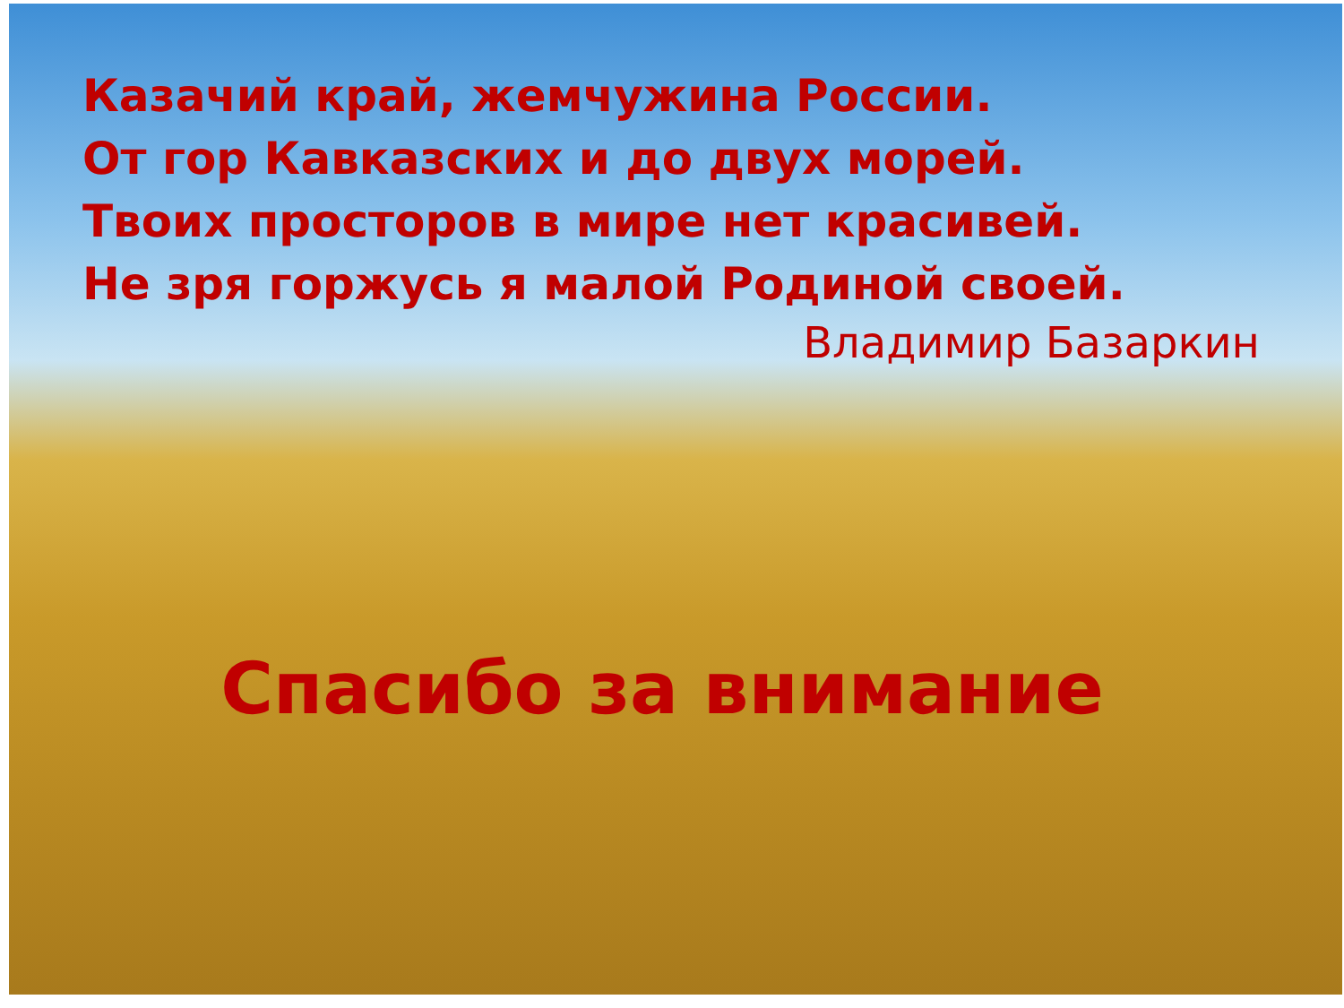Казачий край, жемчужина России.
От гор Кавказских и до двух морей.
Твоих просторов в мире нет красивей.
Не зря горжусь я малой Родиной своей.
Владимир Базаркин
Спасибо за внимание